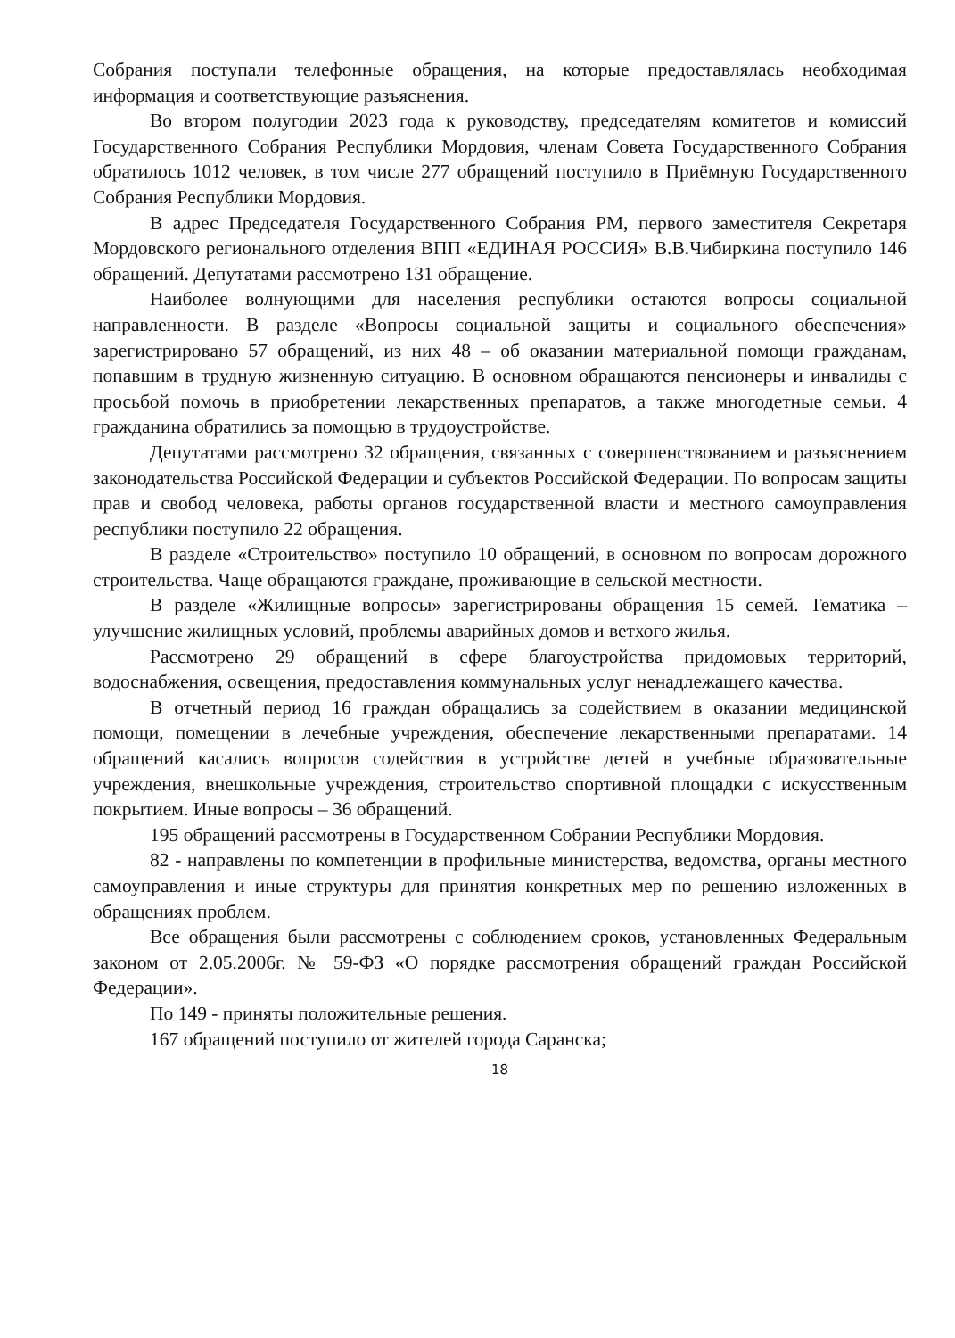Собрания поступали телефонные обращения, на которые предоставлялась необходимая информация и соответствующие разъяснения.
Во втором полугодии 2023 года к руководству, председателям комитетов и комиссий Государственного Собрания Республики Мордовия, членам Совета Государственного Собрания обратилось 1012 человек, в том числе 277 обращений поступило в Приёмную Государственного Собрания Республики Мордовия.
В адрес Председателя Государственного Собрания РМ, первого заместителя Секретаря Мордовского регионального отделения ВПП «ЕДИНАЯ РОССИЯ» В.В.Чибиркина поступило 146 обращений. Депутатами рассмотрено 131 обращение.
Наиболее волнующими для населения республики остаются вопросы социальной направленности. В разделе «Вопросы социальной защиты и социального обеспечения» зарегистрировано 57 обращений, из них 48 – об оказании материальной помощи гражданам, попавшим в трудную жизненную ситуацию. В основном обращаются пенсионеры и инвалиды с просьбой помочь в приобретении лекарственных препаратов, а также многодетные семьи. 4 гражданина обратились за помощью в трудоустройстве.
Депутатами рассмотрено 32 обращения, связанных с совершенствованием и разъяснением законодательства Российской Федерации и субъектов Российской Федерации. По вопросам защиты прав и свобод человека, работы органов государственной власти и местного самоуправления республики поступило 22 обращения.
В разделе «Строительство» поступило 10 обращений, в основном по вопросам дорожного строительства. Чаще обращаются граждане, проживающие в сельской местности.
В разделе «Жилищные вопросы» зарегистрированы обращения 15 семей. Тематика – улучшение жилищных условий, проблемы аварийных домов и ветхого жилья.
Рассмотрено 29 обращений в сфере благоустройства придомовых территорий, водоснабжения, освещения, предоставления коммунальных услуг ненадлежащего качества.
В отчетный период 16 граждан обращались за содействием в оказании медицинской помощи, помещении в лечебные учреждения, обеспечение лекарственными препаратами. 14 обращений касались вопросов содействия в устройстве детей в учебные образовательные учреждения, внешкольные учреждения, строительство спортивной площадки с искусственным покрытием. Иные вопросы – 36 обращений.
195 обращений рассмотрены в Государственном Собрании Республики Мордовия.
82 - направлены по компетенции в профильные министерства, ведомства, органы местного самоуправления и иные структуры для принятия конкретных мер по решению изложенных в обращениях проблем.
Все обращения были рассмотрены с соблюдением сроков, установленных Федеральным законом от 2.05.2006г. № 59-ФЗ «О порядке рассмотрения обращений граждан Российской Федерации».
По 149 - приняты положительные решения.
167 обращений поступило от жителей города Саранска;
18